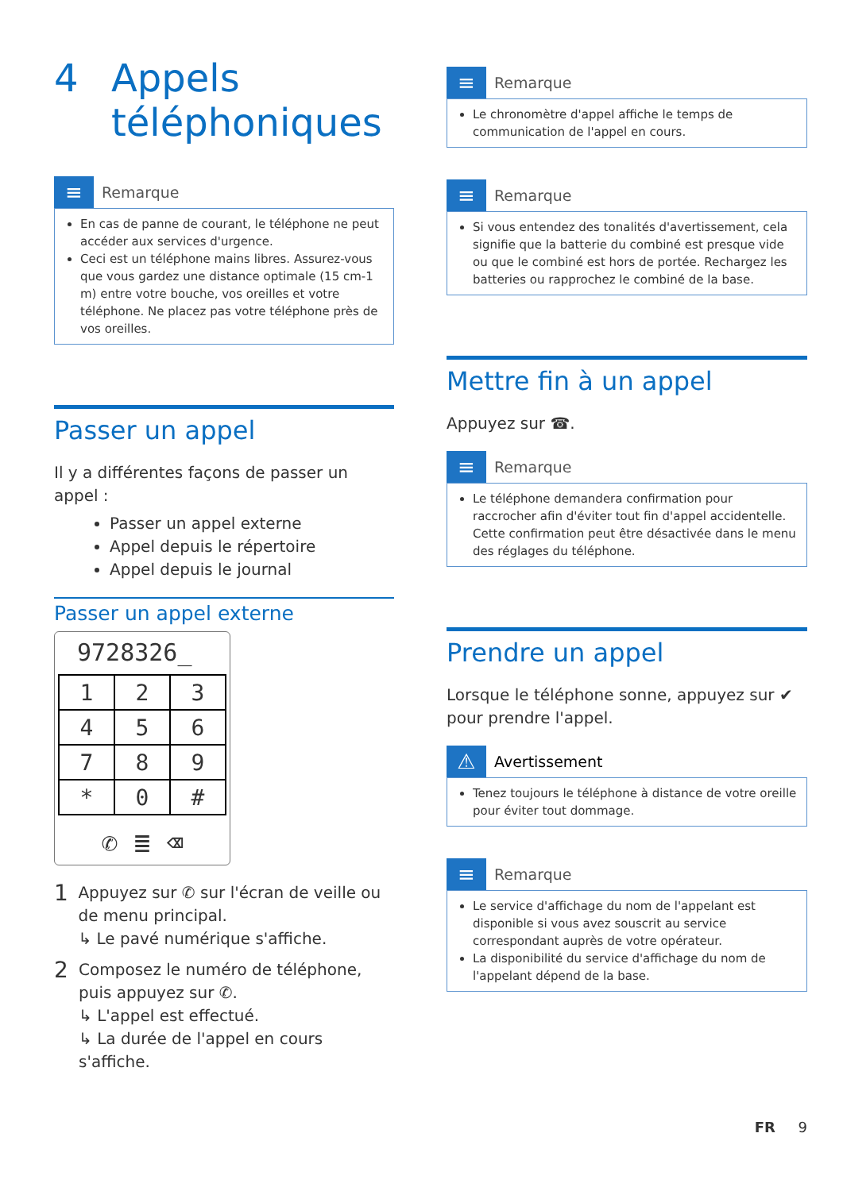4 Appels
téléphoniques
≡
Remarque
En cas de panne de courant, le téléphone ne peut accéder aux services d'urgence.
Ceci est un téléphone mains libres. Assurez-vous que vous gardez une distance optimale (15 cm-1 m) entre votre bouche, vos oreilles et votre téléphone. Ne placez pas votre téléphone près de vos oreilles.
Passer un appel
Il y a différentes façons de passer un appel :
Passer un appel externe
Appel depuis le répertoire
Appel depuis le journal
Passer un appel externe
9728326_
| 1 | 2 | 3 |
| 4 | 5 | 6 |
| 7 | 8 | 9 |
| * | 0 | # |
✆ ≣ ⌫
1
Appuyez sur ✆ sur l'écran de veille ou de menu principal.
↳ Le pavé numérique s'affiche.
2
Composez le numéro de téléphone, puis appuyez sur ✆.
↳ L'appel est effectué.
↳ La durée de l'appel en cours s'affiche.
≡
Remarque
Le chronomètre d'appel affiche le temps de communication de l'appel en cours.
≡
Remarque
Si vous entendez des tonalités d'avertissement, cela signifie que la batterie du combiné est presque vide ou que le combiné est hors de portée. Rechargez les batteries ou rapprochez le combiné de la base.
Mettre fin à un appel
Appuyez sur ☎.
≡
Remarque
Le téléphone demandera confirmation pour raccrocher afin d'éviter tout fin d'appel accidentelle. Cette confirmation peut être désactivée dans le menu des réglages du téléphone.
Prendre un appel
Lorsque le téléphone sonne, appuyez sur ✔ pour prendre l'appel.
⚠
Avertissement
Tenez toujours le téléphone à distance de votre oreille pour éviter tout dommage.
≡
Remarque
Le service d'affichage du nom de l'appelant est disponible si vous avez souscrit au service correspondant auprès de votre opérateur.
La disponibilité du service d'affichage du nom de l'appelant dépend de la base.
FR 9